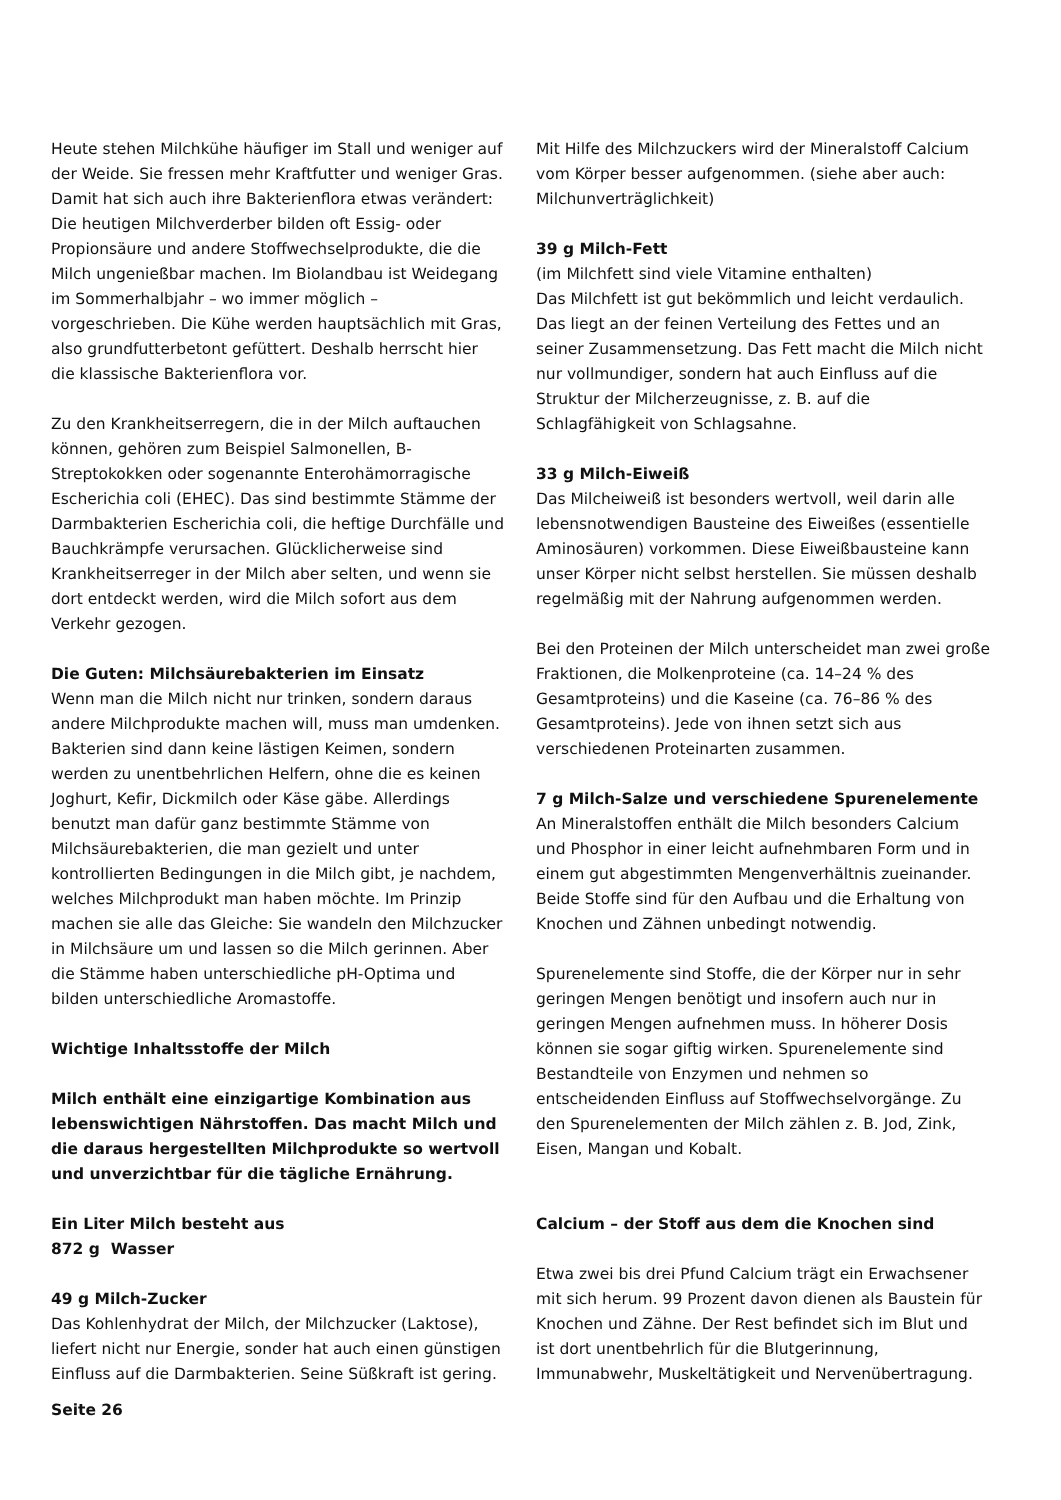Heute stehen Milchkühe häufiger im Stall und weniger auf der Weide. Sie fressen mehr Kraftfutter und weniger Gras. Damit hat sich auch ihre Bakterienflora etwas verändert: Die heutigen Milchverderber bilden oft Essig- oder Propionsäure und andere Stoffwechselprodukte, die die Milch ungenießbar machen. Im Biolandbau ist Weidegang im Sommerhalbjahr – wo immer möglich – vorgeschrieben. Die Kühe werden hauptsächlich mit Gras, also grundfutterbetont gefüttert. Deshalb herrscht hier die klassische Bakterienflora vor.
Zu den Krankheitserregern, die in der Milch auftauchen können, gehören zum Beispiel Salmonellen, B-Streptokokken oder sogenannte Enterohämorragische Escherichia coli (EHEC). Das sind bestimmte Stämme der Darmbakterien Escherichia coli, die heftige Durchfälle und Bauchkrämpfe verursachen. Glücklicherweise sind Krankheitserreger in der Milch aber selten, und wenn sie dort entdeckt werden, wird die Milch sofort aus dem Verkehr gezogen.
Die Guten: Milchsäurebakterien im Einsatz
Wenn man die Milch nicht nur trinken, sondern daraus andere Milchprodukte machen will, muss man umdenken. Bakterien sind dann keine lästigen Keimen, sondern werden zu unentbehrlichen Helfern, ohne die es keinen Joghurt, Kefir, Dickmilch oder Käse gäbe. Allerdings benutzt man dafür ganz bestimmte Stämme von Milchsäurebakterien, die man gezielt und unter kontrollierten Bedingungen in die Milch gibt, je nachdem, welches Milchprodukt man haben möchte. Im Prinzip machen sie alle das Gleiche: Sie wandeln den Milchzucker in Milchsäure um und lassen so die Milch gerinnen. Aber die Stämme haben unterschiedliche pH-Optima und bilden unterschiedliche Aromastoffe.
Wichtige Inhaltsstoffe der Milch
Milch enthält eine einzigartige Kombination aus lebenswichtigen Nährstoffen. Das macht Milch und die daraus hergestellten Milchprodukte so wertvoll und unverzichtbar für die tägliche Ernährung.
Ein Liter Milch besteht aus
872 g Wasser
49 g Milch-Zucker
Das Kohlenhydrat der Milch, der Milchzucker (Laktose), liefert nicht nur Energie, sonder hat auch einen günstigen Einfluss auf die Darmbakterien. Seine Süßkraft ist gering.
Mit Hilfe des Milchzuckers wird der Mineralstoff Calcium vom Körper besser aufgenommen. (siehe aber auch: Milchunverträglichkeit)
39 g Milch-Fett
(im Milchfett sind viele Vitamine enthalten)
Das Milchfett ist gut bekömmlich und leicht verdaulich. Das liegt an der feinen Verteilung des Fettes und an seiner Zusammensetzung. Das Fett macht die Milch nicht nur vollmundiger, sondern hat auch Einfluss auf die Struktur der Milcherzeugnisse, z. B. auf die Schlagfähigkeit von Schlagsahne.
33 g Milch-Eiweiß
Das Milcheiweiß ist besonders wertvoll, weil darin alle lebensnotwendigen Bausteine des Eiweißes (essentielle Aminosäuren) vorkommen. Diese Eiweißbausteine kann unser Körper nicht selbst herstellen. Sie müssen deshalb regelmäßig mit der Nahrung aufgenommen werden.
Bei den Proteinen der Milch unterscheidet man zwei große Fraktionen, die Molkenproteine (ca. 14–24 % des Gesamtproteins) und die Kaseine (ca. 76–86 % des Gesamtproteins). Jede von ihnen setzt sich aus verschiedenen Proteinarten zusammen.
7 g Milch-Salze und verschiedene Spurenelemente
An Mineralstoffen enthält die Milch besonders Calcium und Phosphor in einer leicht aufnehmbaren Form und in einem gut abgestimmten Mengenverhältnis zueinander. Beide Stoffe sind für den Aufbau und die Erhaltung von Knochen und Zähnen unbedingt notwendig.
Spurenelemente sind Stoffe, die der Körper nur in sehr geringen Mengen benötigt und insofern auch nur in geringen Mengen aufnehmen muss. In höherer Dosis können sie sogar giftig wirken. Spurenelemente sind Bestandteile von Enzymen und nehmen so entscheidenden Einfluss auf Stoffwechselvorgänge. Zu den Spurenelementen der Milch zählen z. B. Jod, Zink, Eisen, Mangan und Kobalt.
Calcium – der Stoff aus dem die Knochen sind
Etwa zwei bis drei Pfund Calcium trägt ein Erwachsener mit sich herum. 99 Prozent davon dienen als Baustein für Knochen und Zähne. Der Rest befindet sich im Blut und ist dort unentbehrlich für die Blutgerinnung, Immunabwehr, Muskeltätigkeit und Nervenübertragung.
Seite 26